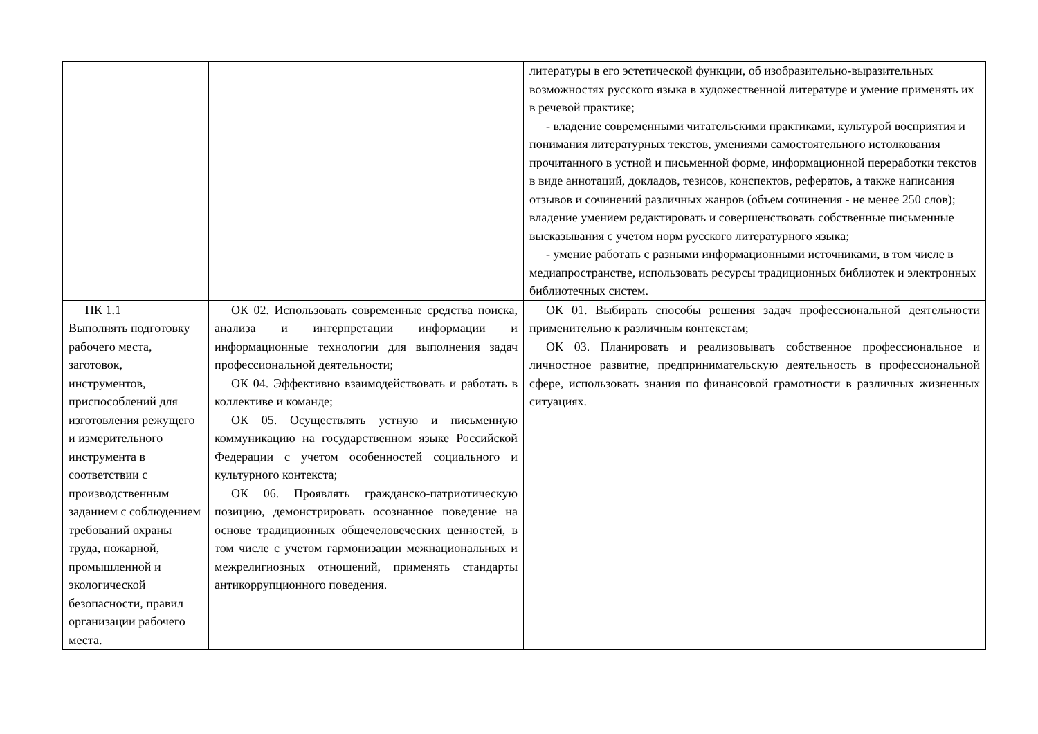| | | литературы в его эстетической функции, об изобразительно-выразительных возможностях русского языка в художественной литературе и умение применять их в речевой практике; - владение современными читательскими практиками, культурой восприятия и понимания литературных текстов, умениями самостоятельного истолкования прочитанного в устной и письменной форме, информационной переработки текстов в виде аннотаций, докладов, тезисов, конспектов, рефератов, а также написания отзывов и сочинений различных жанров (объем сочинения - не менее 250 слов); владение умением редактировать и совершенствовать собственные письменные высказывания с учетом норм русского литературного языка; - умение работать с разными информационными источниками, в том числе в медиапространстве, использовать ресурсы традиционных библиотек и электронных библиотечных систем. |
| ПК 1.1 Выполнять подготовку рабочего места, заготовок, инструментов, приспособлений для изготовления режущего и измерительного инструмента в соответствии с производственным заданием с соблюдением требований охраны труда, пожарной, промышленной и экологической безопасности, правил организации рабочего места. | ОК 02. Использовать современные средства поиска, анализа и интерпретации информации и информационные технологии для выполнения задач профессиональной деятельности; ОК 04. Эффективно взаимодействовать и работать в коллективе и команде; ОК 05. Осуществлять устную и письменную коммуникацию на государственном языке Российской Федерации с учетом особенностей социального и культурного контекста; ОК 06. Проявлять гражданско-патриотическую позицию, демонстрировать осознанное поведение на основе традиционных общечеловеческих ценностей, в том числе с учетом гармонизации межнациональных и межрелигиозных отношений, применять стандарты антикоррупционного поведения. | ОК 01. Выбирать способы решения задач профессиональной деятельности применительно к различным контекстам; ОК 03. Планировать и реализовывать собственное профессиональное и личностное развитие, предпринимательскую деятельность в профессиональной сфере, использовать знания по финансовой грамотности в различных жизненных ситуациях. |